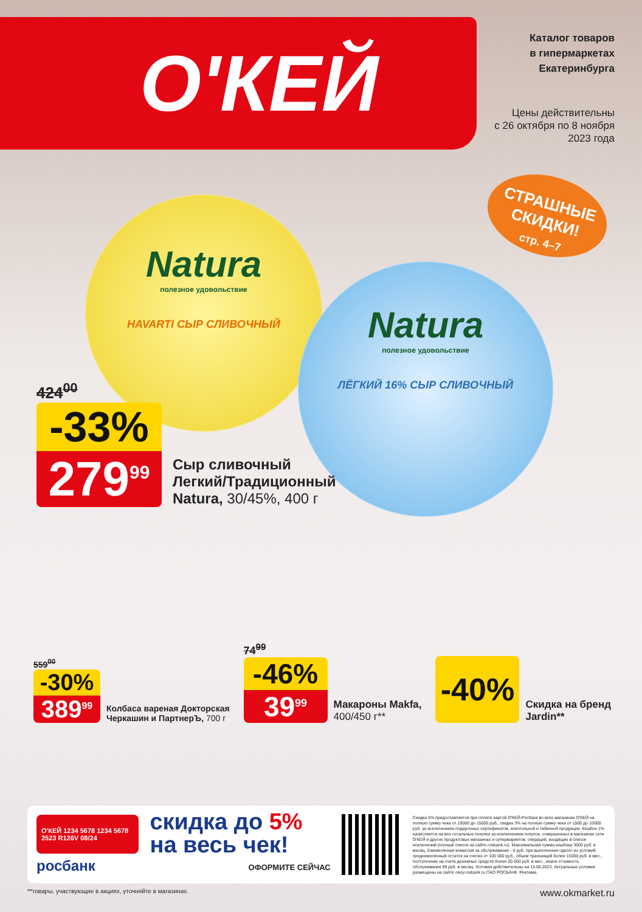О'КЕЙ
Каталог товаров
в гипермаркетах
Екатеринбурга
Цены действительны
с 26 октября по 8 ноября
2023 года
СТРАШНЫЕ
СКИДКИ!
стр. 4–7
Natura
полезное удовольствие
HAVARTI СЫР СЛИВОЧНЫЙ
Natura
полезное удовольствие
ЛЁГКИЙ 16% СЫР СЛИВОЧНЫЙ
424<sup>00</sup>
-33%
279<sup>99</sup>
Сыр сливочный
Легкий/Традиционный
Natura, 30/45%, 400 г
559<sup>00</sup>
-30%
389<sup>99</sup>
Колбаса вареная Докторская
Черкашин и ПартнерЪ, 700 г
74<sup>99</sup>
-46%
39<sup>99</sup>
Макароны Makfa,
400/450 г**
-40%
Скидка на бренд
Jardin**
О'КЕЙ 1234 5678 1234 5678 2523 R126V 08/24
росбанк
скидка до 5%
на весь чек!
ОФОРМИТЕ СЕЙЧАС
Скидка 5% предоставляется при оплате картой О'КЕЙ-Росбанк во всех магазинах О'КЕЙ на полную сумму чека от 10000 до 15000 руб., скидка 3% на полную сумму чека от 1500 до 10000 руб. за исключением подарочных сертификатов, алкогольной и табачной продукции. Кешбэк 1% начисляется на все остальные покупки за исключением покупок, совершенных в магазинах сети О'КЕЙ и других продуктовых магазинах и супермаркетов; операций, входящих в список исключений (полный список на сайте rosbank.ru). Максимальная сумма кешбэка 3000 руб. в месяц. Ежемесячная комиссия за обслуживание - 0 руб. при выполнении одного из условий: среднемесячный остаток на счетах от 100 000 руб., объем транзакций более 15000 руб. в мес., поступление на счета денежных средств более 20 000 руб. в мес., иначе стоимость обслуживания 99 руб. в месяц. Условия действительны на 15.06.2023. Актуальные условия размещены на сайте okey.rosbank.ru ПАО РОСБАНК. Реклама.
**товары, участвующие в акциях, уточняйте в магазинах. www.okmarket.ru